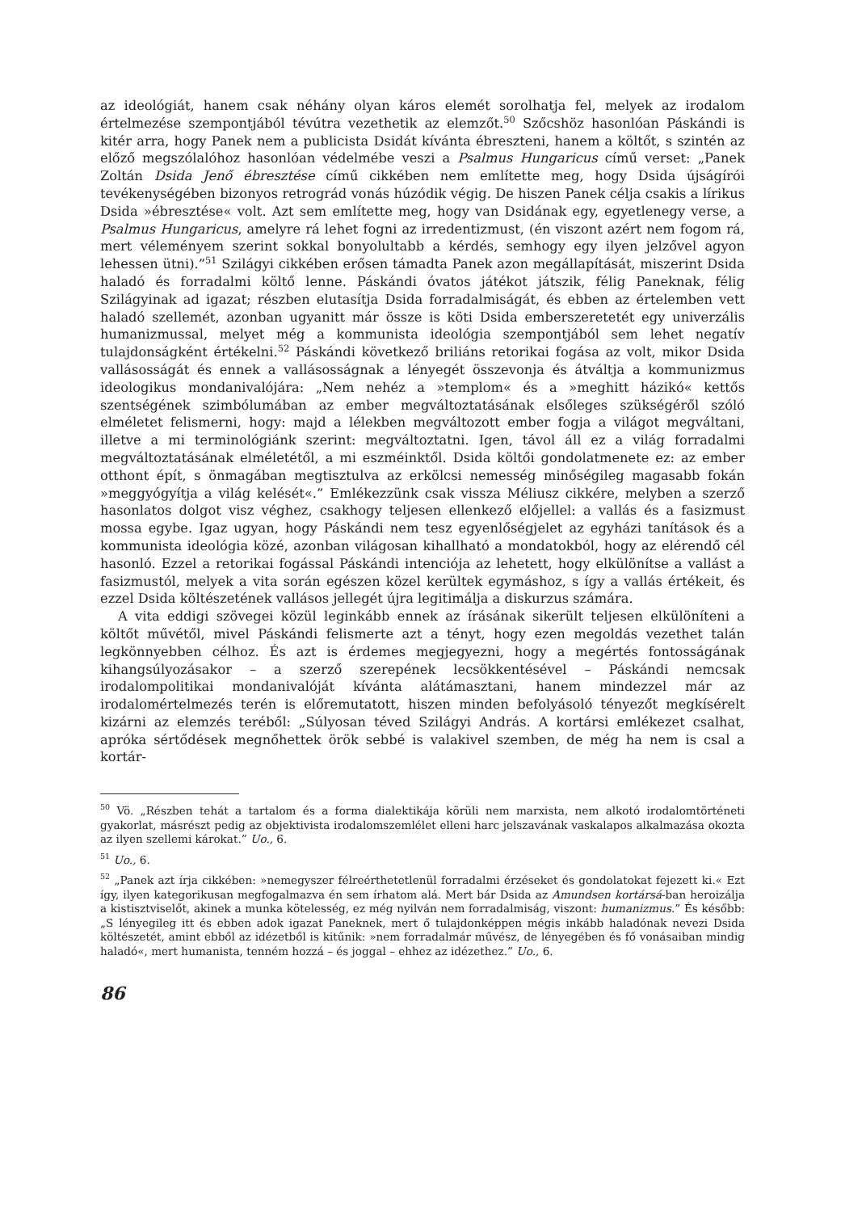az ideológiát, hanem csak néhány olyan káros elemét sorolhatja fel, melyek az irodalom értelmezése szempontjából tévútra vezethetik az elemzőt.<sup>50</sup> Szőcshöz hasonlóan Páskándi is kitér arra, hogy Panek nem a publicista Dsidát kívánta ébreszteni, hanem a költőt, s szintén az előző megszólalóhoz hasonlóan védelmébe veszi a Psalmus Hungaricus című verset: „Panek Zoltán Dsida Jenő ébresztése című cikkében nem említette meg, hogy Dsida újságírói tevékenységében bizonyos retrográd vonás húzódik végig. De hiszen Panek célja csakis a lírikus Dsida »ébresztése« volt. Azt sem említette meg, hogy van Dsidának egy, egyetlenegy verse, a Psalmus Hungaricus, amelyre rá lehet fogni az irredentizmust, (én viszont azért nem fogom rá, mert véleményem szerint sokkal bonyolultabb a kérdés, semhogy egy ilyen jelzővel agyon lehessen ütni).”<sup>51</sup> Szilágyi cikkében erősen támadta Panek azon megállapítását, miszerint Dsida haladó és forradalmi költő lenne. Páskándi óvatos játékot játszik, félig Paneknak, félig Szilágyinak ad igazat; részben elutasítja Dsida forradalmiságát, és ebben az értelemben vett haladó szellemét, azonban ugyanitt már össze is köti Dsida emberszeretetét egy univerzális humanizmussal, melyet még a kommunista ideológia szempontjából sem lehet negatív tulajdonságként értékelni.<sup>52</sup> Páskándi következő briliáns retorikai fogása az volt, mikor Dsida vallásosságát és ennek a vallásosságnak a lényegét összevonja és átváltja a kommunizmus ideologikus mondanivalójára: „Nem nehéz a »templom« és a »meghitt házikó« kettős szentségének szimbólumában az ember megváltoztatásának elsőleges szükségéről szóló elméletet felismerni, hogy: majd a lélekben megváltozott ember fogja a világot megváltani, illetve a mi terminológiánk szerint: megváltoztatni. Igen, távol áll ez a világ forradalmi megváltoztatásának elméletétől, a mi eszméinktől. Dsida költői gondolatmenete ez: az ember otthont épít, s önmagában megtisztulva az erkölcsi nemesség minőségileg magasabb fokán »meggyógyítja a világ kelését«.” Emlékezzünk csak vissza Méliusz cikkére, melyben a szerző hasonlatos dolgot visz véghez, csakhogy teljesen ellenkező előjellel: a vallás és a fasizmust mossa egybe. Igaz ugyan, hogy Páskándi nem tesz egyenlőségjelet az egyházi tanítások és a kommunista ideológia közé, azonban világosan kihallható a mondatokból, hogy az elérendő cél hasonló. Ezzel a retorikai fogással Páskándi intenciója az lehetett, hogy elkülönítse a vallást a fasizmustól, melyek a vita során egészen közel kerültek egymáshoz, s így a vallás értékeit, és ezzel Dsida költészetének vallásos jellegét újra legitimálja a diskurzus számára.
A vita eddigi szövegei közül leginkább ennek az írásának sikerült teljesen elkülöníteni a költőt művétől, mivel Páskándi felismerte azt a tényt, hogy ezen megoldás vezethet talán legkönnyebben célhoz. És azt is érdemes megjegyezni, hogy a megértés fontosságának kihangsúlyozásakor – a szerző szerepének lecsökkentésével – Páskándi nemcsak irodalompolitikai mondanivalóját kívánta alátámasztani, hanem mindezzel már az irodalomértelmezés terén is előremutatott, hiszen minden befolyásoló tényezőt megkísérelt kizárni az elemzés teréből: „Súlyosan téved Szilágyi András. A kortársi emlékezet csalhat, apróka sértődések megnőhettek örök sebbé is valakivel szemben, de még ha nem is csal a kortár-
<sup>50</sup> Vö. „Részben tehát a tartalom és a forma dialektikája körüli nem marxista, nem alkotó irodalomtörténeti gyakorlat, másrészt pedig az objektivista irodalomszemlélet elleni harc jelszavának vaskalapos alkalmazása okozta az ilyen szellemi károkat.” Uo., 6.
<sup>51</sup> Uo., 6.
<sup>52</sup> „Panek azt írja cikkében: »nemegyszer félreérthetetlenül forradalmi érzéseket és gondolatokat fejezett ki.« Ezt így, ilyen kategorikusan megfogalmazva én sem írhatom alá. Mert bár Dsida az Amundsen kortársá-ban heroizálja a kistisztviselőt, akinek a munka kötelesség, ez még nyilván nem forradalmiság, viszont: humanizmus.” És később: „S lényegileg itt és ebben adok igazat Paneknek, mert ő tulajdonképpen mégis inkább haladónak nevezi Dsida költészetét, amint ebből az idézetből is kitűnik: »nem forradalmár művész, de lényegében és fő vonásaiban mindig haladó«, mert humanista, tenném hozzá – és joggal – ehhez az idézethez.” Uo., 6.
86